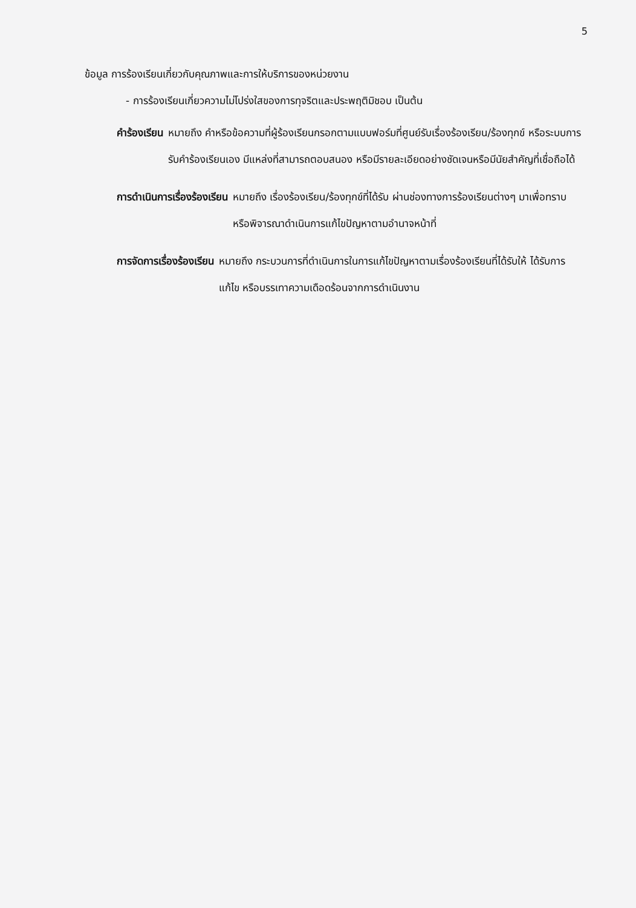5
ข้อมูล การร้องเรียนเกี่ยวกับคุณภาพและการให้บริการของหน่วยงาน
- การร้องเรียนเกี่ยวความไม่โปร่งใสของการทุจริตและประพฤติมิชอบ เป็นต้น
คำร้องเรียน หมายถึง คำหรือข้อความที่ผู้ร้องเรียนกรอกตามแบบฟอร์มที่ศูนย์รับเรื่องร้องเรียน/ร้องทุกข์ หรือระบบการรับคำร้องเรียนเอง มีแหล่งที่สามารถตอบสนอง หรือมีรายละเอียดอย่างชัดเจนหรือมีนัยสำคัญที่เชื่อถือได้
การดำเนินการเรื่องร้องเรียน หมายถึง เรื่องร้องเรียน/ร้องทุกข์ที่ได้รับ ผ่านช่องทางการร้องเรียนต่างๆ มาเพื่อทราบ หรือพิจารณาดำเนินการแก้ไขปัญหาตามอำนาจหน้าที่
การจัดการเรื่องร้องเรียน หมายถึง กระบวนการที่ดำเนินการในการแก้ไขปัญหาตามเรื่องร้องเรียนที่ได้รับให้ ได้รับการแก้ไข หรือบรรเทาความเดือดร้อนจากการดำเนินงาน